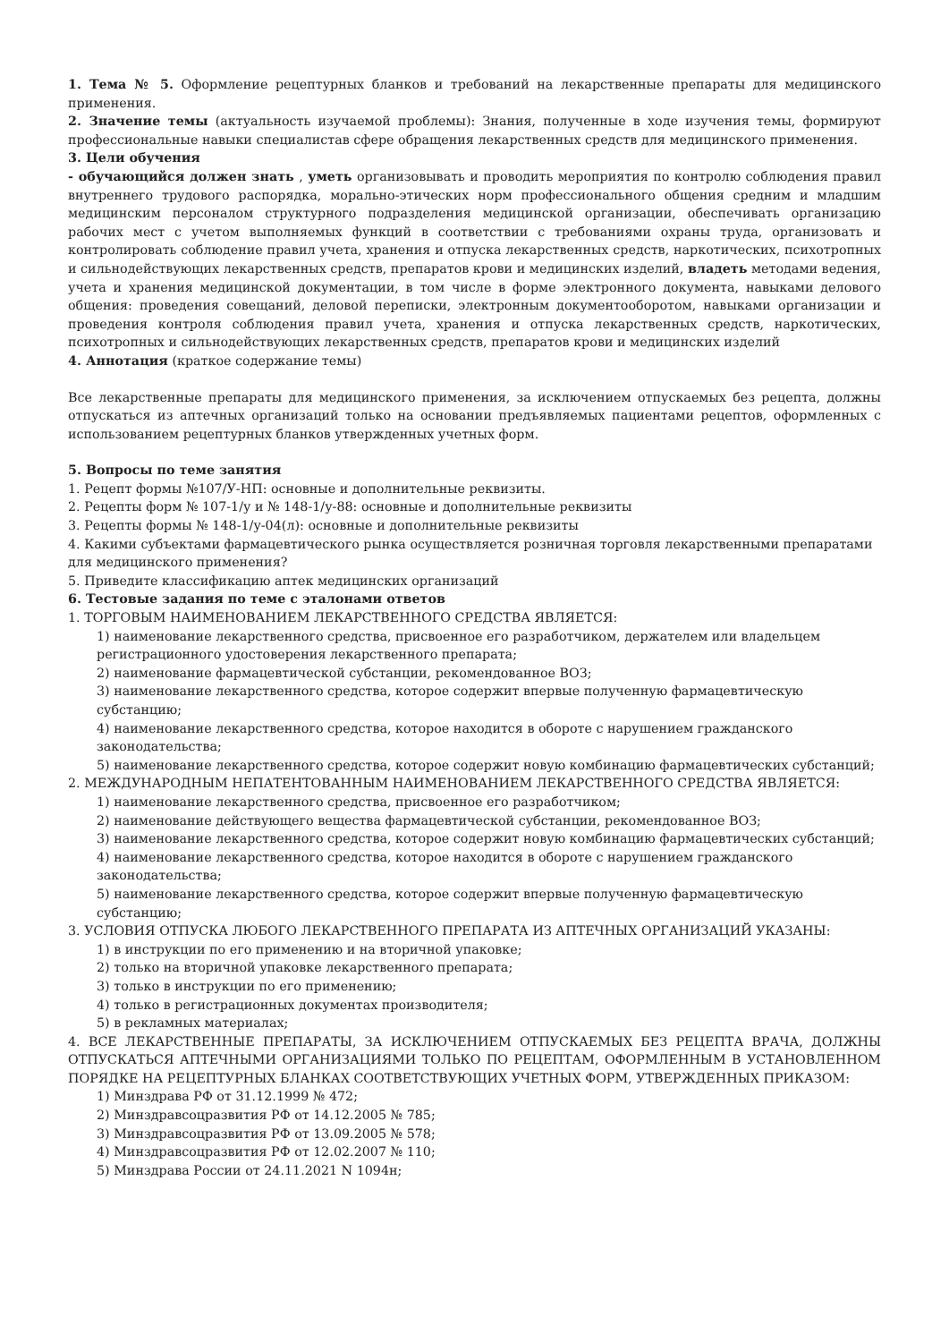1. Тема № 5. Оформление рецептурных бланков и требований на лекарственные препараты для медицинского применения.
2. Значение темы (актуальность изучаемой проблемы): Знания, полученные в ходе изучения темы, формируют профессиональные навыки специалистав сфере обращения лекарственных средств для медицинского применения.
3. Цели обучения
- обучающийся должен знать , уметь организовывать и проводить мероприятия по контролю соблюдения правил внутреннего трудового распорядка, морально-этических норм профессионального общения средним и младшим медицинским персоналом структурного подразделения медицинской организации, обеспечивать организацию рабочих мест с учетом выполняемых функций в соответствии с требованиями охраны труда, организовать и контролировать соблюдение правил учета, хранения и отпуска лекарственных средств, наркотических, психотропных и сильнодействующих лекарственных средств, препаратов крови и медицинских изделий, владеть методами ведения, учета и хранения медицинской документации, в том числе в форме электронного документа, навыками делового общения: проведения совещаний, деловой переписки, электронным документооборотом, навыками организации и проведения контроля соблюдения правил учета, хранения и отпуска лекарственных средств, наркотических, психотропных и сильнодействующих лекарственных средств, препаратов крови и медицинских изделий
4. Аннотация (краткое содержание темы)
Все лекарственные препараты для медицинского применения, за исключением отпускаемых без рецепта, должны отпускаться из аптечных организаций только на основании предъявляемых пациентами рецептов, оформленных с использованием рецептурных бланков утвержденных учетных форм.
5. Вопросы по теме занятия
1. Рецепт формы №107/У-НП: основные и дополнительные реквизиты.
2. Рецепты форм № 107-1/у и № 148-1/у-88: основные и дополнительные реквизиты
3. Рецепты формы № 148-1/у-04(л): основные и дополнительные реквизиты
4. Какими субъектами фармацевтического рынка осуществляется розничная торговля лекарственными препаратами для медицинского применения?
5. Приведите классификацию аптек медицинских организаций
6. Тестовые задания по теме с эталонами ответов
1. ТОРГОВЫМ НАИМЕНОВАНИЕМ ЛЕКАРСТВЕННОГО СРЕДСТВА ЯВЛЯЕТСЯ:
1) наименование лекарственного средства, присвоенное его разработчиком, держателем или владельцем регистрационного удостоверения лекарственного препарата;
2) наименование фармацевтической субстанции, рекомендованное ВОЗ;
3) наименование лекарственного средства, которое содержит впервые полученную фармацевтическую субстанцию;
4) наименование лекарственного средства, которое находится в обороте с нарушением гражданского законодательства;
5) наименование лекарственного средства, которое содержит новую комбинацию фармацевтических субстанций;
2. МЕЖДУНАРОДНЫМ НЕПАТЕНТОВАННЫМ НАИМЕНОВАНИЕМ ЛЕКАРСТВЕННОГО СРЕДСТВА ЯВЛЯЕТСЯ:
1) наименование лекарственного средства, присвоенное его разработчиком;
2) наименование действующего вещества фармацевтической субстанции, рекомендованное ВОЗ;
3) наименование лекарственного средства, которое содержит новую комбинацию фармацевтических субстанций;
4) наименование лекарственного средства, которое находится в обороте с нарушением гражданского законодательства;
5) наименование лекарственного средства, которое содержит впервые полученную фармацевтическую субстанцию;
3. УСЛОВИЯ ОТПУСКА ЛЮБОГО ЛЕКАРСТВЕННОГО ПРЕПАРАТА ИЗ АПТЕЧНЫХ ОРГАНИЗАЦИЙ УКАЗАНЫ:
1) в инструкции по его применению и на вторичной упаковке;
2) только на вторичной упаковке лекарственного препарата;
3) только в инструкции по его применению;
4) только в регистрационных документах производителя;
5) в рекламных материалах;
4. ВСЕ ЛЕКАРСТВЕННЫЕ ПРЕПАРАТЫ, ЗА ИСКЛЮЧЕНИЕМ ОТПУСКАЕМЫХ БЕЗ РЕЦЕПТА ВРАЧА, ДОЛЖНЫ ОТПУСКАТЬСЯ АПТЕЧНЫМИ ОРГАНИЗАЦИЯМИ ТОЛЬКО ПО РЕЦЕПТАМ, ОФОРМЛЕННЫМ В УСТАНОВЛЕННОМ ПОРЯДКЕ НА РЕЦЕПТУРНЫХ БЛАНКАХ СООТВЕТСТВУЮЩИХ УЧЕТНЫХ ФОРМ, УТВЕРЖДЕННЫХ ПРИКАЗОМ:
1) Минздрава РФ от 31.12.1999 № 472;
2) Минздравсоцразвития РФ от 14.12.2005 № 785;
3) Минздравсоцразвития РФ от 13.09.2005 № 578;
4) Минздравсоцразвития РФ от 12.02.2007 № 110;
5) Минздрава России от 24.11.2021 N 1094н;